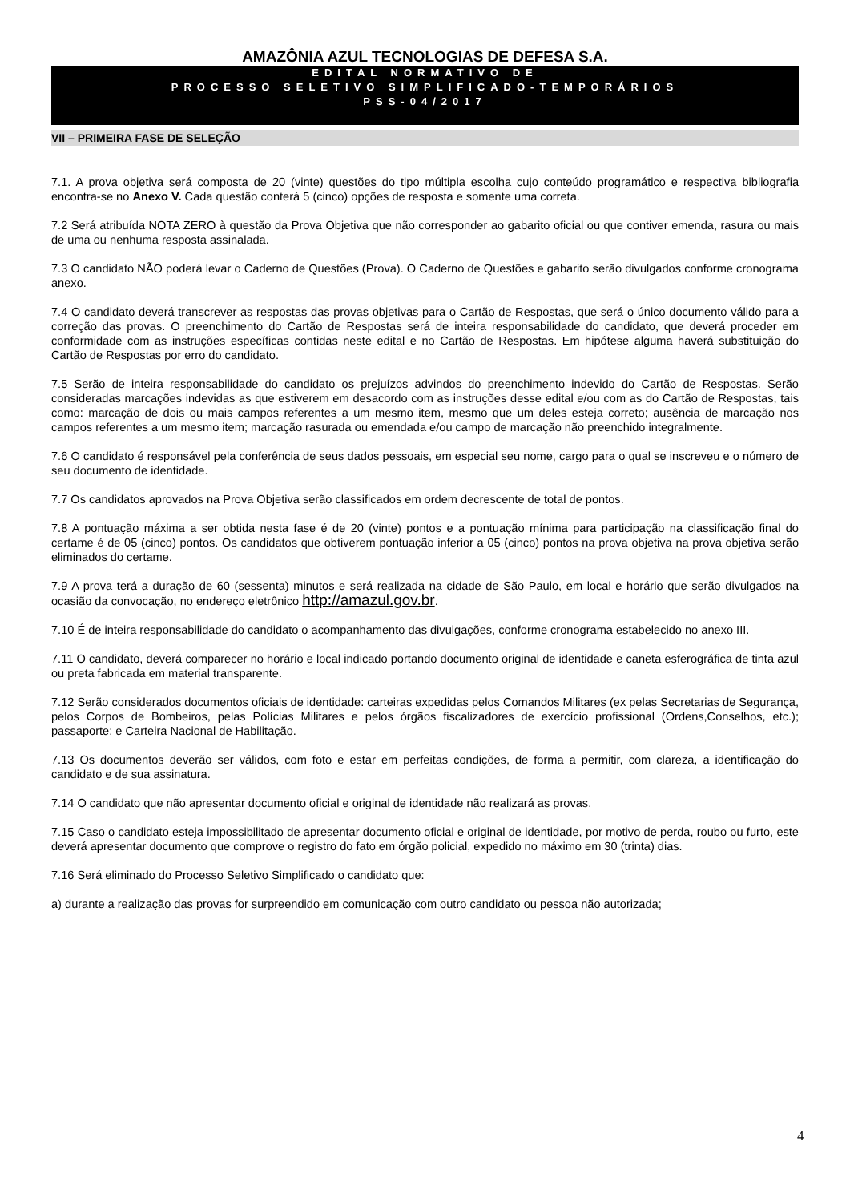AMAZÔNIA AZUL TECNOLOGIAS DE DEFESA S.A.
EDITAL NORMATIVO DE
PROCESSO SELETIVO SIMPLIFICADO-TEMPORÁRIOS
PSS-04/2017
VII – PRIMEIRA FASE DE SELEÇÃO
7.1. A prova objetiva será composta de 20 (vinte) questões do tipo múltipla escolha cujo conteúdo programático e respectiva bibliografia encontra-se no Anexo V. Cada questão conterá 5 (cinco) opções de resposta e somente uma correta.
7.2 Será atribuída NOTA ZERO à questão da Prova Objetiva que não corresponder ao gabarito oficial ou que contiver emenda, rasura ou mais de uma ou nenhuma resposta assinalada.
7.3 O candidato NÃO poderá levar o Caderno de Questões (Prova). O Caderno de Questões e gabarito serão divulgados conforme cronograma anexo.
7.4 O candidato deverá transcrever as respostas das provas objetivas para o Cartão de Respostas, que será o único documento válido para a correção das provas. O preenchimento do Cartão de Respostas será de inteira responsabilidade do candidato, que deverá proceder em conformidade com as instruções específicas contidas neste edital e no Cartão de Respostas. Em hipótese alguma haverá substituição do Cartão de Respostas por erro do candidato.
7.5 Serão de inteira responsabilidade do candidato os prejuízos advindos do preenchimento indevido do Cartão de Respostas. Serão consideradas marcações indevidas as que estiverem em desacordo com as instruções desse edital e/ou com as do Cartão de Respostas, tais como: marcação de dois ou mais campos referentes a um mesmo item, mesmo que um deles esteja correto; ausência de marcação nos campos referentes a um mesmo item; marcação rasurada ou emendada e/ou campo de marcação não preenchido integralmente.
7.6 O candidato é responsável pela conferência de seus dados pessoais, em especial seu nome, cargo para o qual se inscreveu e o número de seu documento de identidade.
7.7 Os candidatos aprovados na Prova Objetiva serão classificados em ordem decrescente de total de pontos.
7.8 A pontuação máxima a ser obtida nesta fase é de 20 (vinte) pontos e a pontuação mínima para participação na classificação final do certame é de 05 (cinco) pontos. Os candidatos que obtiverem pontuação inferior a 05 (cinco) pontos na prova objetiva na prova objetiva serão eliminados do certame.
7.9 A prova terá a duração de 60 (sessenta) minutos e será realizada na cidade de São Paulo, em local e horário que serão divulgados na ocasião da convocação, no endereço eletrônico http://amazul.gov.br.
7.10 É de inteira responsabilidade do candidato o acompanhamento das divulgações, conforme cronograma estabelecido no anexo III.
7.11 O candidato, deverá comparecer no horário e local indicado portando documento original de identidade e caneta esferográfica de tinta azul ou preta fabricada em material transparente.
7.12 Serão considerados documentos oficiais de identidade: carteiras expedidas pelos Comandos Militares (ex pelas Secretarias de Segurança, pelos Corpos de Bombeiros, pelas Polícias Militares e pelos órgãos fiscalizadores de exercício profissional (Ordens,Conselhos, etc.); passaporte; e Carteira Nacional de Habilitação.
7.13 Os documentos deverão ser válidos, com foto e estar em perfeitas condições, de forma a permitir, com clareza, a identificação do candidato e de sua assinatura.
7.14 O candidato que não apresentar documento oficial e original de identidade não realizará as provas.
7.15 Caso o candidato esteja impossibilitado de apresentar documento oficial e original de identidade, por motivo de perda, roubo ou furto, este deverá apresentar documento que comprove o registro do fato em órgão policial, expedido no máximo em 30 (trinta) dias.
7.16 Será eliminado do Processo Seletivo Simplificado o candidato que:
a) durante a realização das provas for surpreendido em comunicação com outro candidato ou pessoa não autorizada;
4